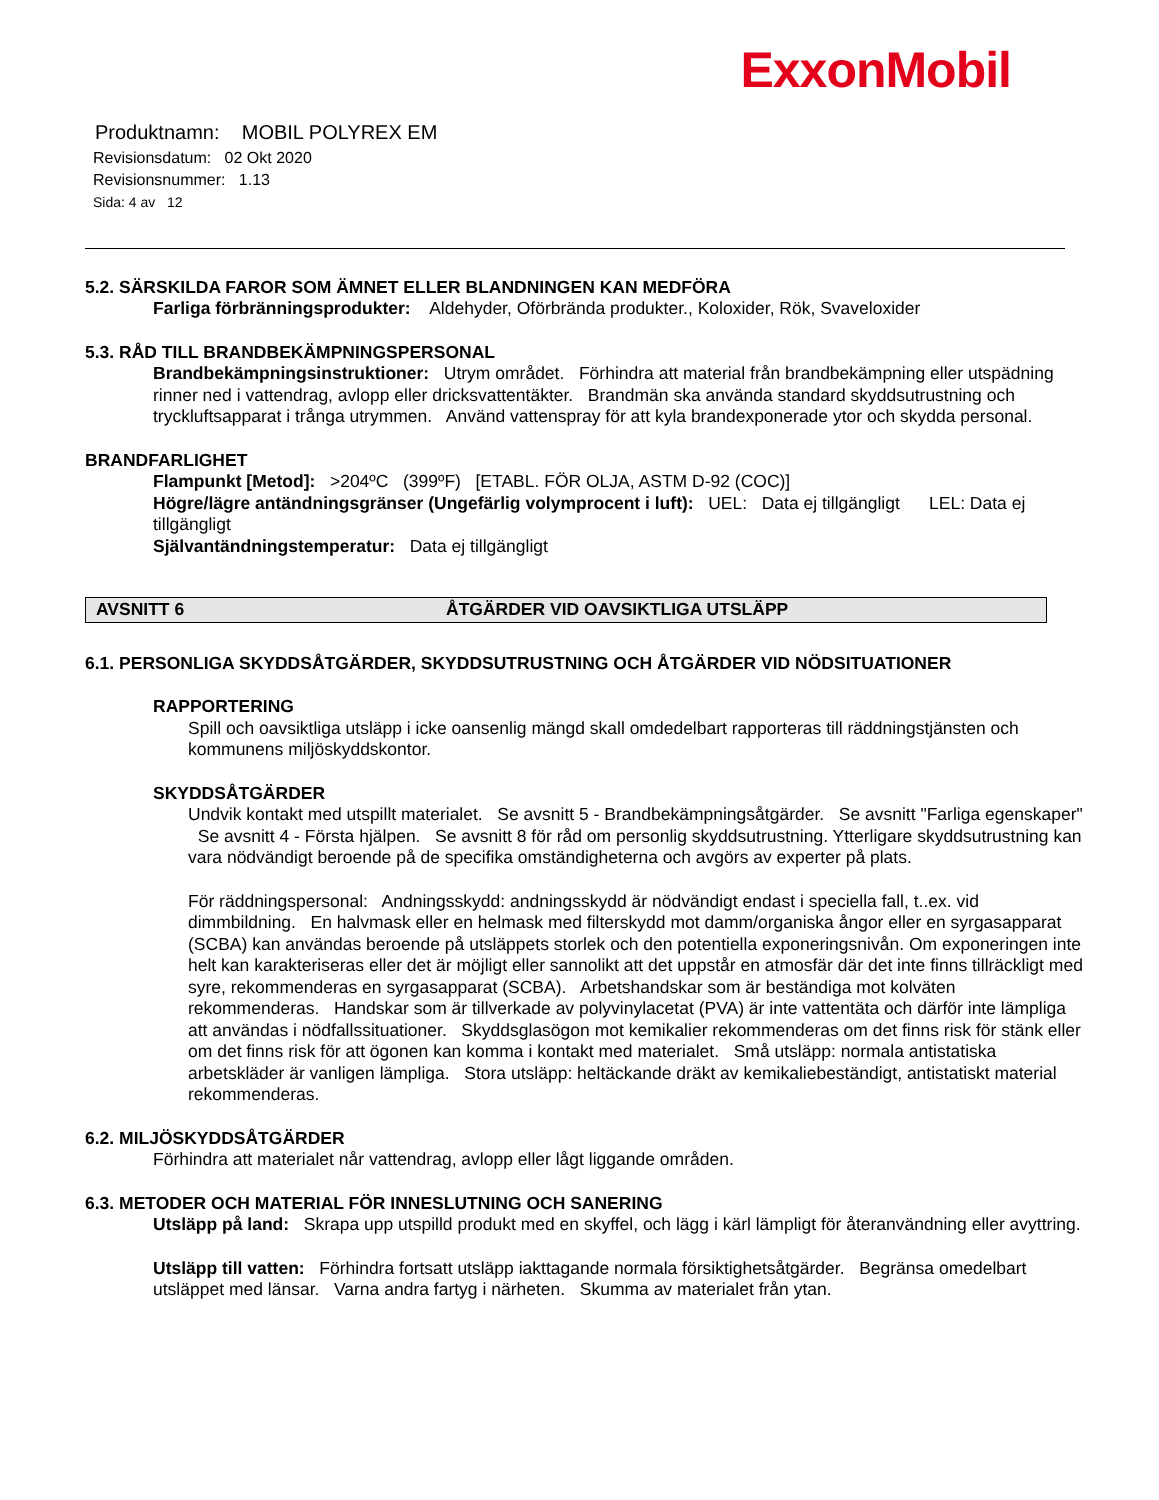ExxonMobil
Produktnamn: MOBIL POLYREX EM
Revisionsdatum: 02 Okt 2020
Revisionsnummer: 1.13
Sida: 4 av 12
5.2. SÄRSKILDA FAROR SOM ÄMNET ELLER BLANDNINGEN KAN MEDFÖRA
Farliga förbränningsprodukter: Aldehyder, Oförbrända produkter., Koloxider, Rök, Svaveloxider
5.3. RÅD TILL BRANDBEKÄMPNINGSPERSONAL
Brandbekämpningsinstruktioner: Utrym området. Förhindra att material från brandbekämpning eller utspädning rinner ned i vattendrag, avlopp eller dricksvattentäkter. Brandmän ska använda standard skyddsutrustning och tryckluftsapparat i trånga utrymmen. Använd vattenspray för att kyla brandexponerade ytor och skydda personal.
BRANDFARLIGHET
Flampunkt [Metod]: >204ºC (399ºF) [ETABL. FÖR OLJA, ASTM D-92 (COC)]
Högre/lägre antändningsgränser (Ungefärlig volymprocent i luft): UEL: Data ej tillgängligt LEL: Data ej tillgängligt
Självantändningstemperatur: Data ej tillgängligt
AVSNITT 6 ÅTGÄRDER VID OAVSIKTLIGA UTSLÄPP
6.1. PERSONLIGA SKYDDSÅTGÄRDER, SKYDDSUTRUSTNING OCH ÅTGÄRDER VID NÖDSITUATIONER
RAPPORTERING
Spill och oavsiktliga utsläpp i icke oansenlig mängd skall omdedelbart rapporteras till räddningstjänsten och kommunens miljöskyddskontor.
SKYDDSÅTGÄRDER
Undvik kontakt med utspillt materialet. Se avsnitt 5 - Brandbekämpningsåtgärder. Se avsnitt "Farliga egenskaper" Se avsnitt 4 - Första hjälpen. Se avsnitt 8 för råd om personlig skyddsutrustning. Ytterligare skyddsutrustning kan vara nödvändigt beroende på de specifika omständigheterna och avgörs av experter på plats.
För räddningspersonal: Andningsskydd: andningsskydd är nödvändigt endast i speciella fall, t..ex. vid dimmbildning. En halvmask eller en helmask med filterskydd mot damm/organiska ångor eller en syrgasapparat (SCBA) kan användas beroende på utsläppets storlek och den potentiella exponeringsnivån. Om exponeringen inte helt kan karakteriseras eller det är möjligt eller sannolikt att det uppstår en atmosfär där det inte finns tillräckligt med syre, rekommenderas en syrgasapparat (SCBA). Arbetshandskar som är beständiga mot kolväten rekommenderas. Handskar som är tillverkade av polyvinylacetat (PVA) är inte vattentäta och därför inte lämpliga att användas i nödfallssituationer. Skyddsglasögon mot kemikalier rekommenderas om det finns risk för stänk eller om det finns risk för att ögonen kan komma i kontakt med materialet. Små utsläpp: normala antistatiska arbetskläder är vanligen lämpliga. Stora utsläpp: heltäckande dräkt av kemikaliebeständigt, antistatiskt material rekommenderas.
6.2. MILJÖSKYDDSÅTGÄRDER
Förhindra att materialet når vattendrag, avlopp eller lågt liggande områden.
6.3. METODER OCH MATERIAL FÖR INNESLUTNING OCH SANERING
Utsläpp på land: Skrapa upp utspilld produkt med en skyffel, och lägg i kärl lämpligt för återanvändning eller avyttring.
Utsläpp till vatten: Förhindra fortsatt utsläpp iakttagande normala försiktighetsåtgärder. Begränsa omedelbart utsläppet med länsar. Varna andra fartyg i närheten. Skumma av materialet från ytan.